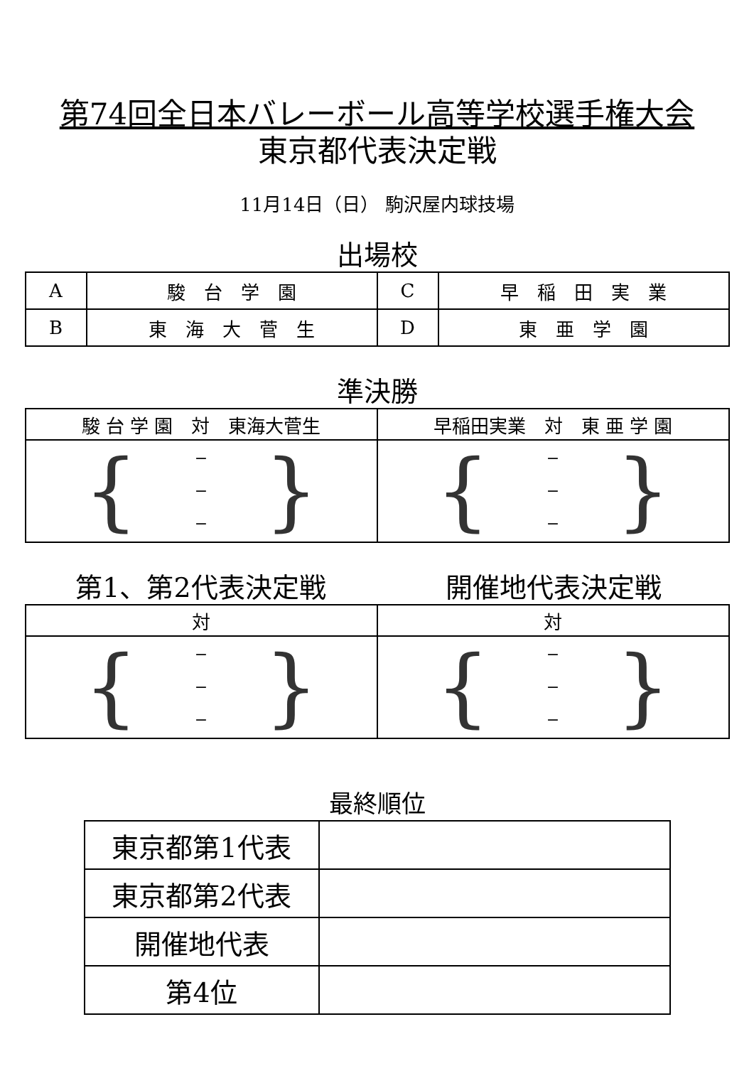第74回全日本バレーボール高等学校選手権大会
東京都代表決定戦
11月14日（日） 駒沢屋内球技場
出場校
| A | 駿 台 学 園 | C | 早 稲 田 実 業 |
| B | 東 海 大 菅 生 | D | 東 亜 学 園 |
準決勝
| 駿 台 学 園 対 東海大菅生 | 早稲田実業 対 東 亜 学 園 |
| { − − − } | { − − − } |
第1、第2代表決定戦 開催地代表決定戦
| 対 | 対 |
| { − − − } | { − − − } |
最終順位
| 東京都第1代表 | |
| 東京都第2代表 | |
| 開催地代表 | |
| 第4位 | |